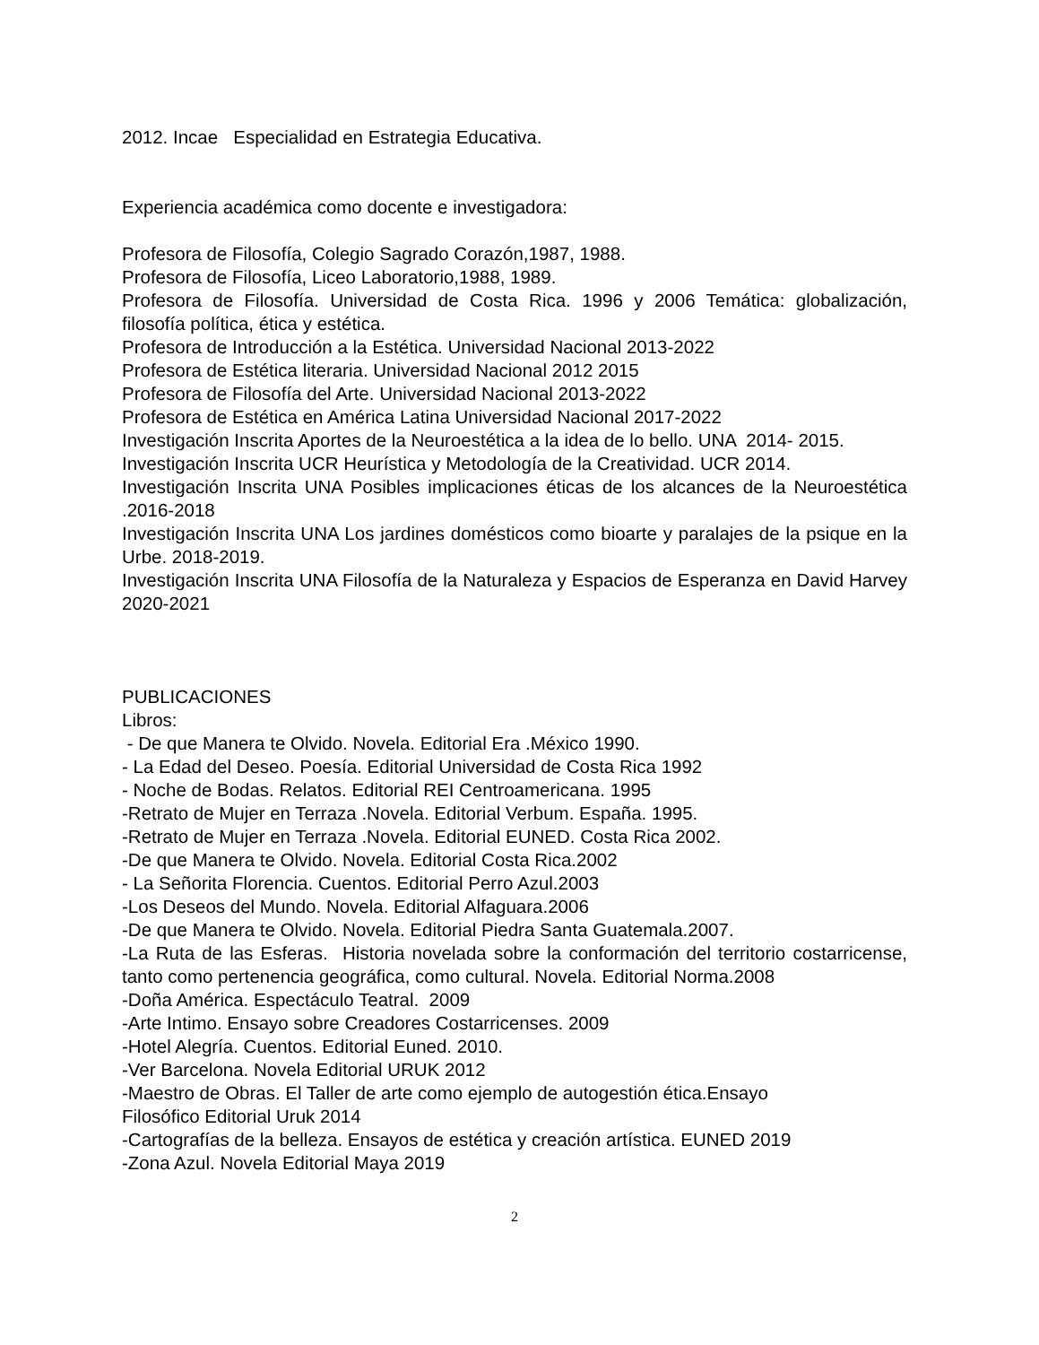2012. Incae Especialidad en Estrategia Educativa.
Experiencia académica como docente e investigadora:
Profesora de Filosofía, Colegio Sagrado Corazón,1987, 1988.
Profesora de Filosofía, Liceo Laboratorio,1988, 1989.
Profesora de Filosofía. Universidad de Costa Rica. 1996 y 2006 Temática: globalización, filosofía política, ética y estética.
Profesora de Introducción a la Estética. Universidad Nacional 2013-2022
Profesora de Estética literaria. Universidad Nacional 2012 2015
Profesora de Filosofía del Arte. Universidad Nacional 2013-2022
Profesora de Estética en América Latina Universidad Nacional 2017-2022
Investigación Inscrita Aportes de la Neuroestética a la idea de lo bello. UNA 2014- 2015.
Investigación Inscrita UCR Heurística y Metodología de la Creatividad. UCR 2014.
Investigación Inscrita UNA Posibles implicaciones éticas de los alcances de la Neuroestética .2016-2018
Investigación Inscrita UNA Los jardines domésticos como bioarte y paralajes de la psique en la Urbe. 2018-2019.
Investigación Inscrita UNA Filosofía de la Naturaleza y Espacios de Esperanza en David Harvey 2020-2021
PUBLICACIONES
Libros:
- De que Manera te Olvido. Novela. Editorial Era .México 1990.
- La Edad del Deseo. Poesía. Editorial Universidad de Costa Rica 1992
- Noche de Bodas. Relatos. Editorial REI Centroamericana. 1995
-Retrato de Mujer en Terraza .Novela. Editorial Verbum. España. 1995.
-Retrato de Mujer en Terraza .Novela. Editorial EUNED. Costa Rica 2002.
-De que Manera te Olvido. Novela. Editorial Costa Rica.2002
- La Señorita Florencia. Cuentos. Editorial Perro Azul.2003
-Los Deseos del Mundo. Novela. Editorial Alfaguara.2006
-De que Manera te Olvido. Novela. Editorial Piedra Santa Guatemala.2007.
-La Ruta de las Esferas. Historia novelada sobre la conformación del territorio costarricense, tanto como pertenencia geográfica, como cultural. Novela. Editorial Norma.2008
-Doña América. Espectáculo Teatral. 2009
-Arte Intimo. Ensayo sobre Creadores Costarricenses. 2009
-Hotel Alegría. Cuentos. Editorial Euned. 2010.
-Ver Barcelona. Novela Editorial URUK 2012
-Maestro de Obras. El Taller de arte como ejemplo de autogestión ética.Ensayo
Filosófico Editorial Uruk 2014
-Cartografías de la belleza. Ensayos de estética y creación artística. EUNED 2019
-Zona Azul. Novela Editorial Maya 2019
2